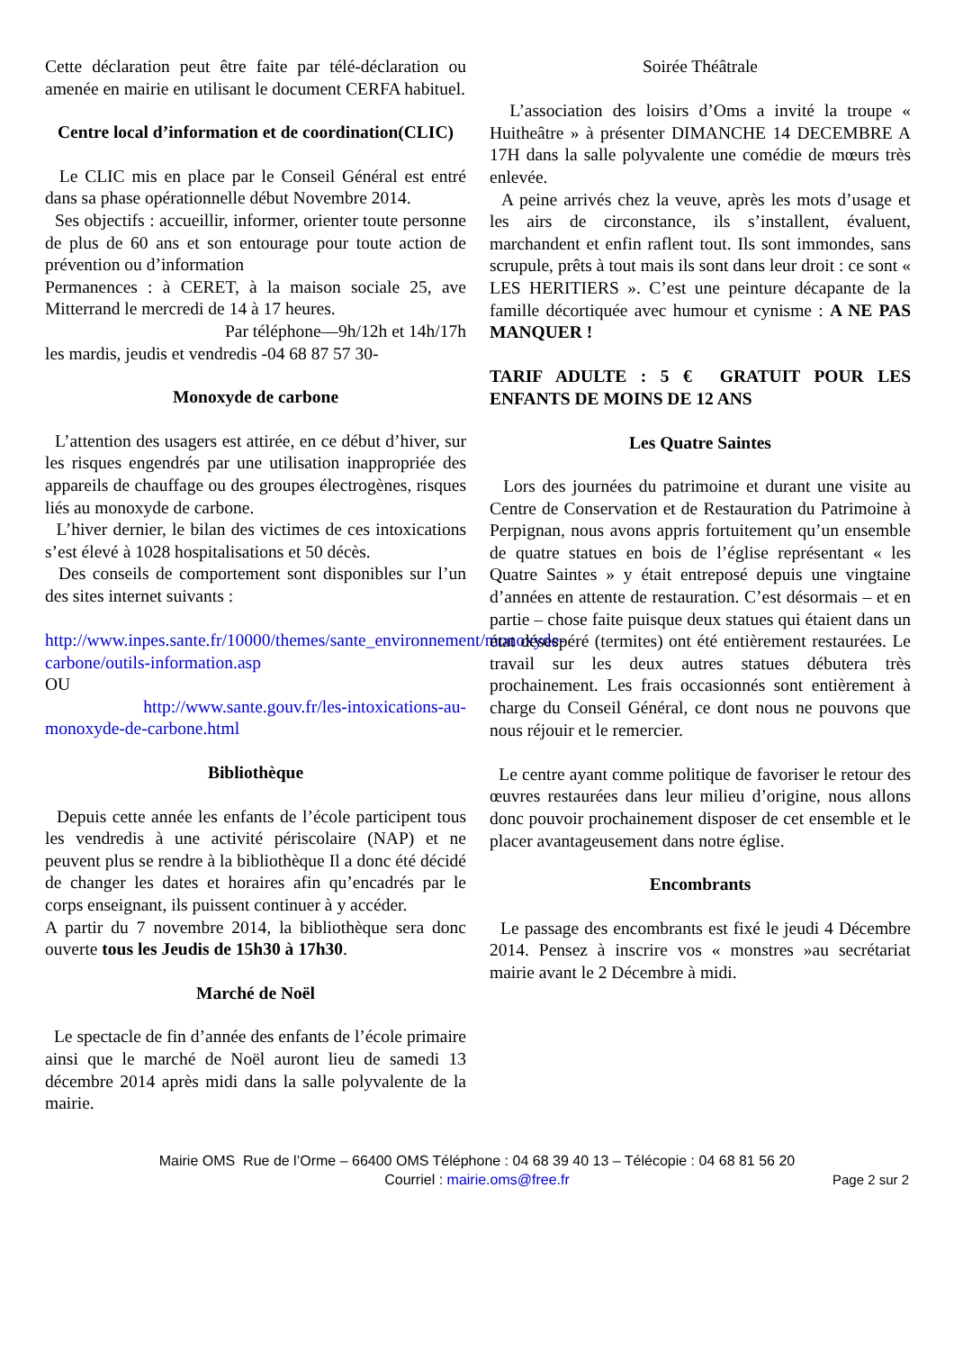Cette déclaration peut être faite par télé-déclaration ou amenée en mairie en utilisant le document CERFA habituel.
Centre local d’information et de coordination(CLIC)
Le CLIC mis en place par le Conseil Général est entré dans sa phase opérationnelle début Novembre 2014.
Ses objectifs : accueillir, informer, orienter toute personne de plus de 60 ans et son entourage pour toute action de prévention ou d’information
Permanences : à CERET, à la maison sociale 25, ave Mitterrand le mercredi de 14 à 17 heures.
Par téléphone—9h/12h et 14h/17h
les mardis, jeudis et vendredis -04 68 87 57 30-
Monoxyde de carbone
L’attention des usagers est attirée, en ce début d’hiver, sur les risques engendrés par une utilisation inappropriée des appareils de chauffage ou des groupes électrogènes, risques liés au monoxyde de carbone.
L’hiver dernier, le bilan des victimes de ces intoxications s’est élevé à 1028 hospitalisations et 50 décès.
Des conseils de comportement sont disponibles sur l’un des sites internet suivants :
http://www.inpes.sante.fr/10000/themes/sante_environnement/monoxyde-carbone/outils-information.asp
OU
http://www.sante.gouv.fr/les-intoxications-au-monoxyde-de-carbone.html
Bibliothèque
Depuis cette année les enfants de l’école participent tous les vendredis à une activité périscolaire (NAP) et ne peuvent plus se rendre à la bibliothèque Il a donc été décidé de changer les dates et horaires afin qu’encadrés par le corps enseignant, ils puissent continuer à y accéder.
A partir du 7 novembre 2014, la bibliothèque sera donc ouverte tous les Jeudis de 15h30 à 17h30.
Marché de Noël
Le spectacle de fin d’année des enfants de l’école primaire ainsi que le marché de Noël auront lieu de samedi 13 décembre 2014 après midi dans la salle polyvalente de la mairie.
Soirée Théâtrale
L’association des loisirs d’Oms a invité la troupe « Huitheâtre » à présenter DIMANCHE 14 DECEMBRE A 17H dans la salle polyvalente une comédie de mœurs très enlevée.
A peine arrivés chez la veuve, après les mots d’usage et les airs de circonstance, ils s’installent, évaluent, marchandent et enfin raflent tout. Ils sont immondes, sans scrupule, prêts à tout mais ils sont dans leur droit : ce sont « LES HERITIERS ». C’est une peinture décapante de la famille décortiquée avec humour et cynisme : A NE PAS MANQUER !
TARIF ADULTE : 5 € GRATUIT POUR LES ENFANTS DE MOINS DE 12 ANS
Les Quatre Saintes
Lors des journées du patrimoine et durant une visite au Centre de Conservation et de Restauration du Patrimoine à Perpignan, nous avons appris fortuitement qu’un ensemble de quatre statues en bois de l’église représentant « les Quatre Saintes » y était entreposé depuis une vingtaine d’années en attente de restauration. C’est désormais – et en partie – chose faite puisque deux statues qui étaient dans un état désespéré (termites) ont été entièrement restaurées. Le travail sur les deux autres statues débutera très prochainement. Les frais occasionnés sont entièrement à charge du Conseil Général, ce dont nous ne pouvons que nous réjouir et le remercier.
Le centre ayant comme politique de favoriser le retour des œuvres restaurées dans leur milieu d’origine, nous allons donc pouvoir prochainement disposer de cet ensemble et le placer avantageusement dans notre église.
Encombrants
Le passage des encombrants est fixé le jeudi 4 Décembre 2014. Pensez à inscrire vos « monstres »au secrétariat mairie avant le 2 Décembre à midi.
Mairie OMS Rue de l’Orme – 66400 OMS Téléphone : 04 68 39 40 13 – Télécopie : 04 68 81 56 20
Courriel : mairie.oms@free.fr
Page 2 sur 2